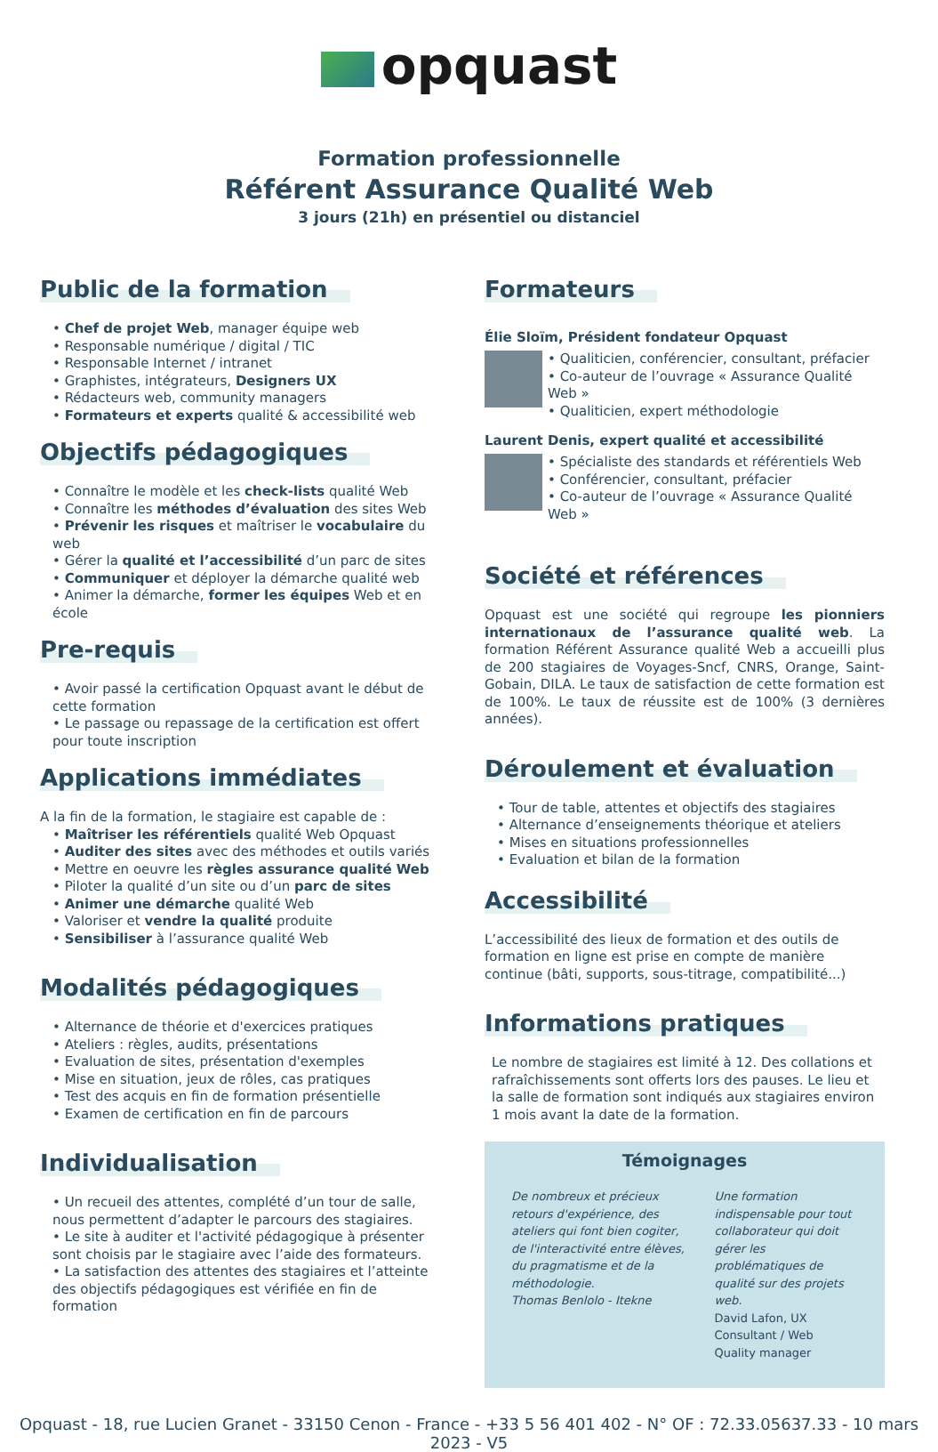opquast
Formation professionnelle
Référent Assurance Qualité Web
3 jours (21h) en présentiel ou distanciel
Public de la formation
Chef de projet Web, manager équipe web
Responsable numérique / digital / TIC
Responsable Internet / intranet
Graphistes, intégrateurs, Designers UX
Rédacteurs web, community managers
Formateurs et experts qualité & accessibilité web
Objectifs pédagogiques
Connaître le modèle et les check-lists qualité Web
Connaître les méthodes d’évaluation des sites Web
Prévenir les risques et maîtriser le vocabulaire du web
Gérer la qualité et l’accessibilité d’un parc de sites
Communiquer et déployer la démarche qualité web
Animer la démarche, former les équipes Web et en école
Pre-requis
Avoir passé la certification Opquast avant le début de cette formation
Le passage ou repassage de la certification est offert pour toute inscription
Applications immédiates
A la fin de la formation, le stagiaire est capable de :
Maîtriser les référentiels qualité Web Opquast
Auditer des sites avec des méthodes et outils variés
Mettre en oeuvre les règles assurance qualité Web
Piloter la qualité d’un site ou d’un parc de sites
Animer une démarche qualité Web
Valoriser et vendre la qualité produite
Sensibiliser à l’assurance qualité Web
Modalités pédagogiques
Alternance de théorie et d'exercices pratiques
Ateliers : règles, audits, présentations
Evaluation de sites, présentation d'exemples
Mise en situation, jeux de rôles, cas pratiques
Test des acquis en fin de formation présentielle
Examen de certification en fin de parcours
Individualisation
Un recueil des attentes, complété d’un tour de salle, nous permettent d’adapter le parcours des stagiaires.
Le site à auditer et l'activité pédagogique à présenter sont choisis par le stagiaire avec l’aide des formateurs.
La satisfaction des attentes des stagiaires et l’atteinte des objectifs pédagogiques est vérifiée en fin de formation
Formateurs
Élie Sloïm, Président fondateur Opquast
Qualiticien, conférencier, consultant, préfacier
Co-auteur de l’ouvrage « Assurance Qualité Web »
Qualiticien, expert méthodologie
Laurent Denis, expert qualité et accessibilité
Spécialiste des standards et référentiels Web
Conférencier, consultant, préfacier
Co-auteur de l’ouvrage « Assurance Qualité Web »
Société et références
Opquast est une société qui regroupe les pionniers internationaux de l’assurance qualité web. La formation Référent Assurance qualité Web a accueilli plus de 200 stagiaires de Voyages-Sncf, CNRS, Orange, Saint-Gobain, DILA. Le taux de satisfaction de cette formation est de 100%. Le taux de réussite est de 100% (3 dernières années).
Déroulement et évaluation
Tour de table, attentes et objectifs des stagiaires
Alternance d’enseignements théorique et ateliers
Mises en situations professionnelles
Evaluation et bilan de la formation
Accessibilité
L’accessibilité des lieux de formation et des outils de formation en ligne est prise en compte de manière continue (bâti, supports, sous-titrage, compatibilité...)
Informations pratiques
Le nombre de stagiaires est limité à 12. Des collations et rafraîchissements sont offerts lors des pauses. Le lieu et la salle de formation sont indiqués aux stagiaires environ 1 mois avant la date de la formation.
Témoignages
De nombreux et précieux retours d'expérience, des ateliers qui font bien cogiter, de l'interactivité entre élèves, du pragmatisme et de la méthodologie.
Thomas Benlolo - Itekne
Une formation indispensable pour tout collaborateur qui doit gérer les problématiques de qualité sur des projets web.
David Lafon, UX Consultant / Web Quality manager
Opquast - 18, rue Lucien Granet - 33150 Cenon - France - +33 5 56 401 402 - N° OF : 72.33.05637.33 - 10 mars 2023 - V5